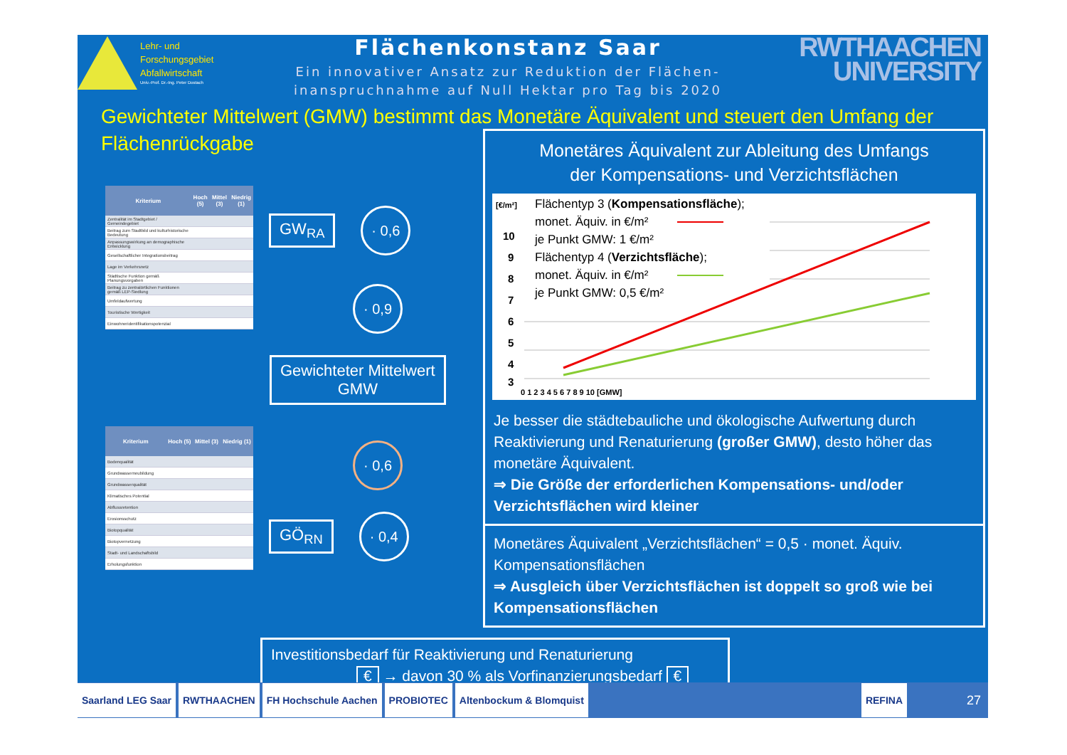Lehr- und
Forschungsgebiet
Abfallwirtschaft
Univ.-Prof. Dr.-Ing. Peter Dostach
Flächenkonstanz Saar
Ein innovativer Ansatz zur Reduktion der Flächen-
inanspruchnahme auf Null Hektar pro Tag bis 2020
RWTHAACHEN
UNIVERSITY
Gewichteter Mittelwert (GMW) bestimmt das Monetäre Äquivalent und steuert den Umfang der Flächenrückgabe
| Kriterium | Hoch (5) | Mittel (3) | Niedrig (1) |
| --- | --- | --- | --- |
| Zentralität im Stadtgebiet / Gemeindegebiet | | | |
| Beitrag zum Stadtbild und kulturhistorische Bedeutung | | | |
| Anpassungswirkung an demographische Entwicklung | | | |
| Gesellschaftlicher Integrationsbeitrag | | | |
| Lage im Verkehrsnetz | | | |
| Städtische Funktion gemäß Planungsvorgaben | | | |
| Beitrag zu zentralörtlichen Funktionen gemäß LEP-Siedlung | | | |
| Umfeldaufwertung | | | |
| Touristische Wertigkeit | | | |
| Einwohneridentifikationspotenzial | | | |
GW<sub>RA</sub>
· 0,6
· 0,9
Gewichteter Mittelwert
GMW
| Kriterium | Hoch (5) | Mittel (3) | Niedrig (1) |
| --- | --- | --- | --- |
| Bodenqualität | | | |
| Grundwasserneubildung | | | |
| Grundwasserqualität | | | |
| Klimatisches Potential | | | |
| Abflussretention | | | |
| Erosionsschutz | | | |
| Biotopqualität | | | |
| Biotopvernetzung | | | |
| Stadt- und Landschaftsbild | | | |
| Erholungsfunktion | | | |
· 0,6
GÖ<sub>RN</sub>
· 0,4
Monetäres Äquivalent zur Ableitung des Umfangs
der Kompensations- und Verzichtsflächen
[€/m²]
10
9
8
7
6
5
4
3
0 1 2 3 4 5 6 7 8 9 10 [GMW]
Flächentyp 3 (Kompensationsfläche);
monet. Äquiv. in €/m²
je Punkt GMW: 1 €/m²
Flächentyp 4 (Verzichtsfläche);
monet. Äquiv. in €/m²
je Punkt GMW: 0,5 €/m²
Je besser die städtebauliche und ökologische Aufwertung durch Reaktivierung und Renaturierung (großer GMW), desto höher das monetäre Äquivalent.
⇒ Die Größe der erforderlichen Kompensations- und/oder Verzichtsflächen wird kleiner
Monetäres Äquivalent „Verzichtsflächen“ = 0,5 · monet. Äquiv. Kompensationsflächen
⇒ Ausgleich über Verzichtsflächen ist doppelt so groß wie bei Kompensationsflächen
Investitionsbedarf für Reaktivierung und Renaturierung
€ → davon 30 % als Vorfinanzierungsbedarf €
Saarland LEG Saar RWTHAACHEN FH Hochschule Aachen PROBIOTEC Altenbockum & Blomquist REFINA
27